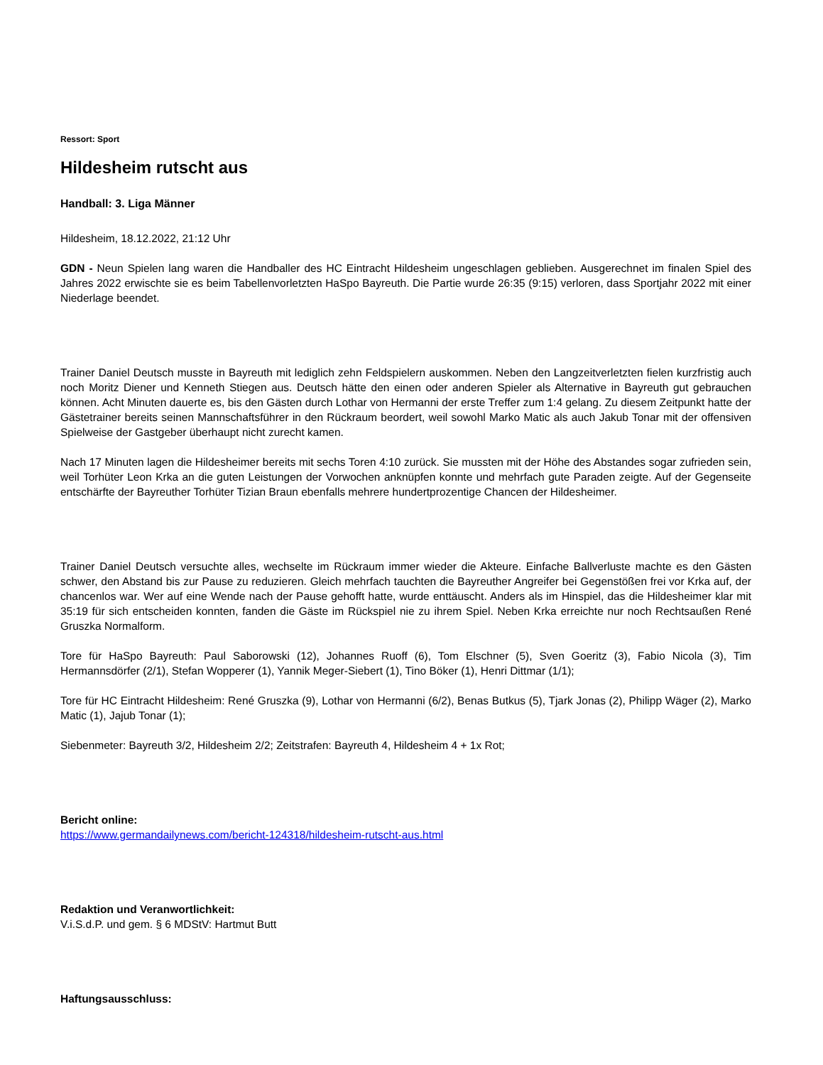Ressort: Sport
Hildesheim rutscht aus
Handball: 3. Liga Männer
Hildesheim, 18.12.2022, 21:12 Uhr
GDN - Neun Spielen lang waren die Handballer des HC Eintracht Hildesheim ungeschlagen geblieben. Ausgerechnet im finalen Spiel des Jahres 2022 erwischte sie es beim Tabellenvorletzten HaSpo Bayreuth. Die Partie wurde 26:35 (9:15) verloren, dass Sportjahr 2022 mit einer Niederlage beendet.
Trainer Daniel Deutsch musste in Bayreuth mit lediglich zehn Feldspielern auskommen. Neben den Langzeitverletzten fielen kurzfristig auch noch Moritz Diener und Kenneth Stiegen aus. Deutsch hätte den einen oder anderen Spieler als Alternative in Bayreuth gut gebrauchen können. Acht Minuten dauerte es, bis den Gästen durch Lothar von Hermanni der erste Treffer zum 1:4 gelang. Zu diesem Zeitpunkt hatte der Gästetrainer bereits seinen Mannschaftsführer in den Rückraum beordert, weil sowohl Marko Matic als auch Jakub Tonar mit der offensiven Spielweise der Gastgeber überhaupt nicht zurecht kamen.
Nach 17 Minuten lagen die Hildesheimer bereits mit sechs Toren 4:10 zurück. Sie mussten mit der Höhe des Abstandes sogar zufrieden sein, weil Torhüter Leon Krka an die guten Leistungen der Vorwochen anknüpfen konnte und mehrfach gute Paraden zeigte. Auf der Gegenseite entschärfte der Bayreuther Torhüter Tizian Braun ebenfalls mehrere hundertprozentige Chancen der Hildesheimer.
Trainer Daniel Deutsch versuchte alles, wechselte im Rückraum immer wieder die Akteure. Einfache Ballverluste machte es den Gästen schwer, den Abstand bis zur Pause zu reduzieren. Gleich mehrfach tauchten die Bayreuther Angreifer bei Gegenstößen frei vor Krka auf, der chancenlos war. Wer auf eine Wende nach der Pause gehofft hatte, wurde enttäuscht. Anders als im Hinspiel, das die Hildesheimer klar mit 35:19 für sich entscheiden konnten, fanden die Gäste im Rückspiel nie zu ihrem Spiel. Neben Krka erreichte nur noch Rechtsaußen René Gruszka Normalform.
Tore für HaSpo Bayreuth: Paul Saborowski (12), Johannes Ruoff (6), Tom Elschner (5), Sven Goeritz (3), Fabio Nicola (3), Tim Hermannsdörfer (2/1), Stefan Wopperer (1), Yannik Meger-Siebert (1), Tino Böker (1), Henri Dittmar (1/1);
Tore für HC Eintracht Hildesheim: René Gruszka (9), Lothar von Hermanni (6/2), Benas Butkus (5), Tjark Jonas (2), Philipp Wäger (2), Marko Matic (1), Jajub Tonar (1);
Siebenmeter: Bayreuth 3/2, Hildesheim 2/2; Zeitstrafen: Bayreuth 4, Hildesheim 4 + 1x Rot;
Bericht online:
https://www.germandailynews.com/bericht-124318/hildesheim-rutscht-aus.html
Redaktion und Veranwortlichkeit:
V.i.S.d.P. und gem. § 6 MDStV: Hartmut Butt
Haftungsausschluss: